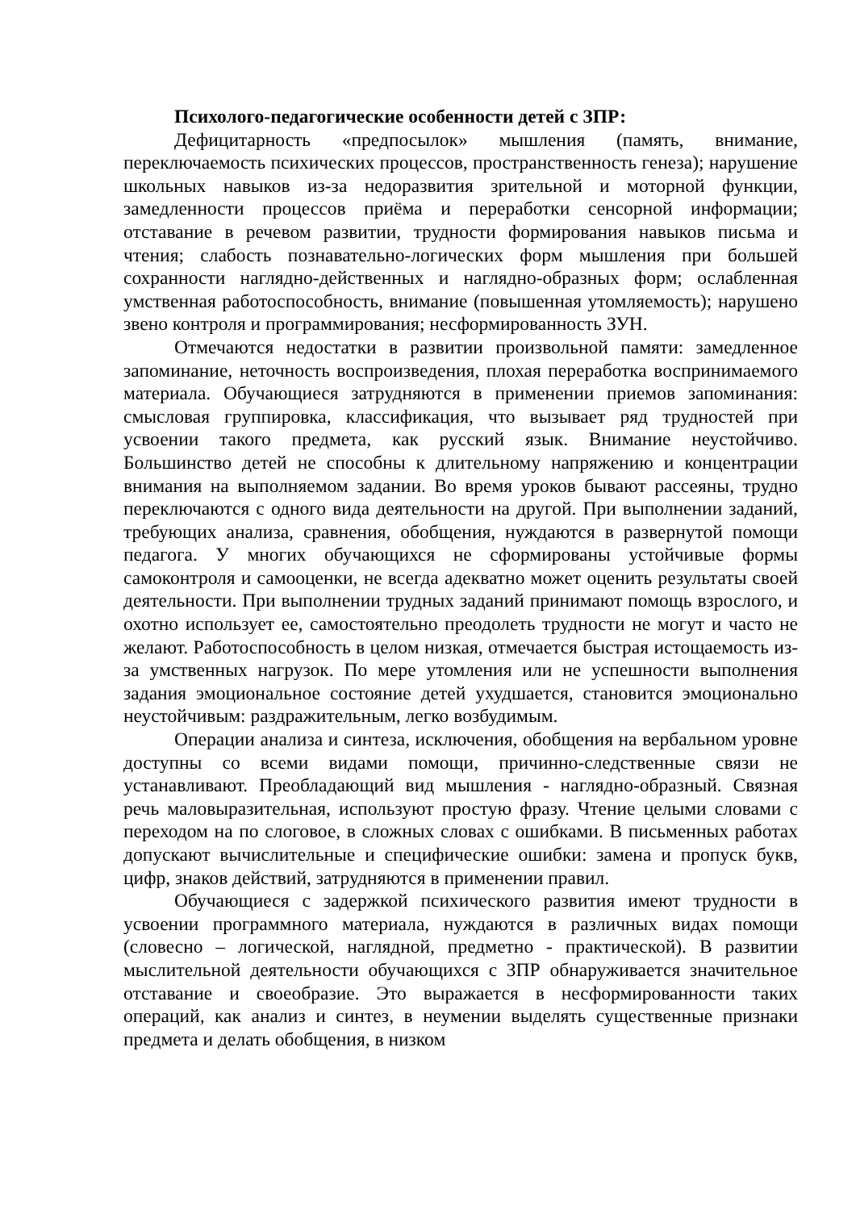Психолого-педагогические особенности детей с ЗПР:
Дефицитарность «предпосылок» мышления (память, внимание, переключаемость психических процессов, пространственность генеза); нарушение школьных навыков из-за недоразвития зрительной и моторной функции, замедленности процессов приёма и переработки сенсорной информации; отставание в речевом развитии, трудности формирования навыков письма и чтения; слабость познавательно-логических форм мышления при большей сохранности наглядно-действенных и наглядно-образных форм; ослабленная умственная работоспособность, внимание (повышенная утомляемость); нарушено звено контроля и программирования; несформированность ЗУН.
Отмечаются недостатки в развитии произвольной памяти: замедленное запоминание, неточность воспроизведения, плохая переработка воспринимаемого материала. Обучающиеся затрудняются в применении приемов запоминания: смысловая группировка, классификация, что вызывает ряд трудностей при усвоении такого предмета, как русский язык. Внимание неустойчиво. Большинство детей не способны к длительному напряжению и концентрации внимания на выполняемом задании. Во время уроков бывают рассеяны, трудно переключаются с одного вида деятельности на другой. При выполнении заданий, требующих анализа, сравнения, обобщения, нуждаются в развернутой помощи педагога. У многих обучающихся не сформированы устойчивые формы самоконтроля и самооценки, не всегда адекватно может оценить результаты своей деятельности. При выполнении трудных заданий принимают помощь взрослого, и охотно использует ее, самостоятельно преодолеть трудности не могут и часто не желают. Работоспособность в целом низкая, отмечается быстрая истощаемость из-за умственных нагрузок. По мере утомления или не успешности выполнения задания эмоциональное состояние детей ухудшается, становится эмоционально неустойчивым: раздражительным, легко возбудимым.
Операции анализа и синтеза, исключения, обобщения на вербальном уровне доступны со всеми видами помощи, причинно-следственные связи не устанавливают. Преобладающий вид мышления - наглядно-образный. Связная речь маловыразительная, используют простую фразу. Чтение целыми словами с переходом на по слоговое, в сложных словах с ошибками. В письменных работах допускают вычислительные и специфические ошибки: замена и пропуск букв, цифр, знаков действий, затрудняются в применении правил.
Обучающиеся с задержкой психического развития имеют трудности в усвоении программного материала, нуждаются в различных видах помощи (словесно – логической, наглядной, предметно - практической). В развитии мыслительной деятельности обучающихся с ЗПР обнаруживается значительное отставание и своеобразие. Это выражается в несформированности таких операций, как анализ и синтез, в неумении выделять существенные признаки предмета и делать обобщения, в низком